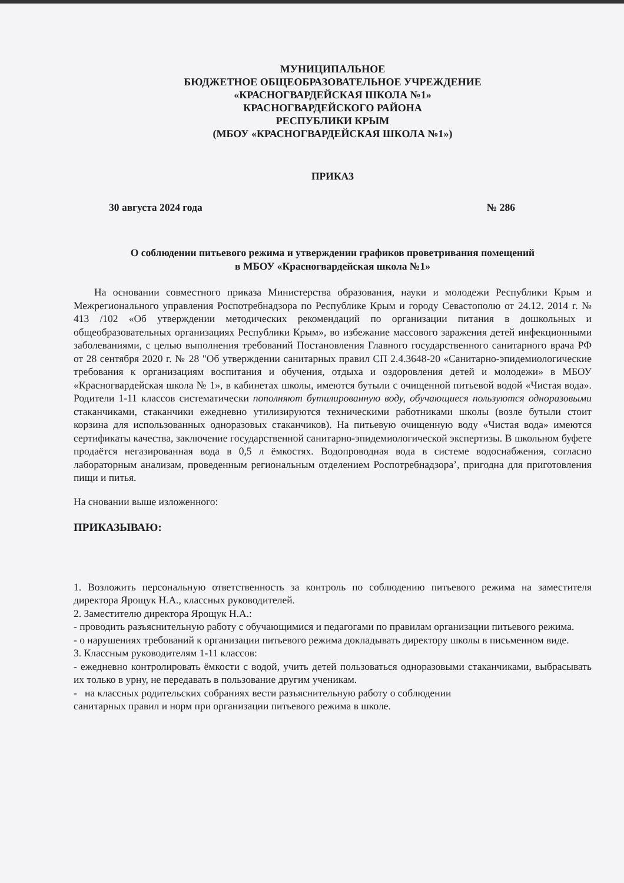МУНИЦИПАЛЬНОЕ
БЮДЖЕТНОЕ ОБЩЕОБРАЗОВАТЕЛЬНОЕ УЧРЕЖДЕНИЕ
«КРАСНОГВАРДЕЙСКАЯ ШКОЛА №1»
КРАСНОГВАРДЕЙСКОГО РАЙОНА
РЕСПУБЛИКИ КРЫМ
(МБОУ «КРАСНОГВАРДЕЙСКАЯ ШКОЛА №1»)
ПРИКАЗ
30 августа 2024 года № 286
О соблюдении питьевого режима и утверждении графиков проветривания помещений
в МБОУ «Красногвардейская школа №1»
На основании совместного приказа Министерства образования, науки и молодежи Республики Крым и Межрегионального управления Роспотребнадзора по Республике Крым и городу Севастополю от 24.12. 2014 г. № 413 /102 «Об утверждении методических рекомендаций по организации питания в дошкольных и общеобразовательных организациях Республики Крым», во избежание массового заражения детей инфекционными заболеваниями, с целью выполнения требований Постановления Главного государственного санитарного врача РФ от 28 сентября 2020 г. № 28 "Об утверждении санитарных правил СП 2.4.3648-20 «Санитарно-эпидемиологические требования к организациям воспитания и обучения, отдыха и оздоровления детей и молодежи» в МБОУ «Красногвардейская школа № 1», в кабинетах школы, имеются бутыли с очищенной питьевой водой «Чистая вода». Родители 1-11 классов систематически пополняют бутилированную воду, обучающиеся пользуются одноразовыми стаканчиками, стаканчики ежедневно утилизируются техническими работниками школы (возле бутыли стоит корзина для использованных одноразовых стаканчиков). На питьевую очищенную воду «Чистая вода» имеются сертификаты качества, заключение государственной санитарно-эпидемиологической экспертизы. В школьном буфете продаётся негазированная вода в 0,5 л ёмкостях. Водопроводная вода в системе водоснабжения, согласно лабораторным анализам, проведенным региональным отделением Роспотребнадзора’, пригодна для приготовления пищи и питья.
На сновании выше изложенного:
ПРИКАЗЫВАЮ:
1. Возложить персональную ответственность за контроль по соблюдению питьевого режима на заместителя директора Ярощук Н.А., классных руководителей.
2. Заместителю директора Ярощук Н.А.:
- проводить разъяснительную работу с обучающимися и педагогами по правилам организации питьевого режима.
- о нарушениях требований к организации питьевого режима докладывать директору школы в письменном виде.
3. Классным руководителям 1-11 классов:
- ежедневно контролировать ёмкости с водой, учить детей пользоваться одноразовыми стаканчиками, выбрасывать их только в урну, не передавать в пользование другим ученикам.
- на классных родительских собраниях вести разъяснительную работу о соблюдении
санитарных правил и норм при организации питьевого режима в школе.